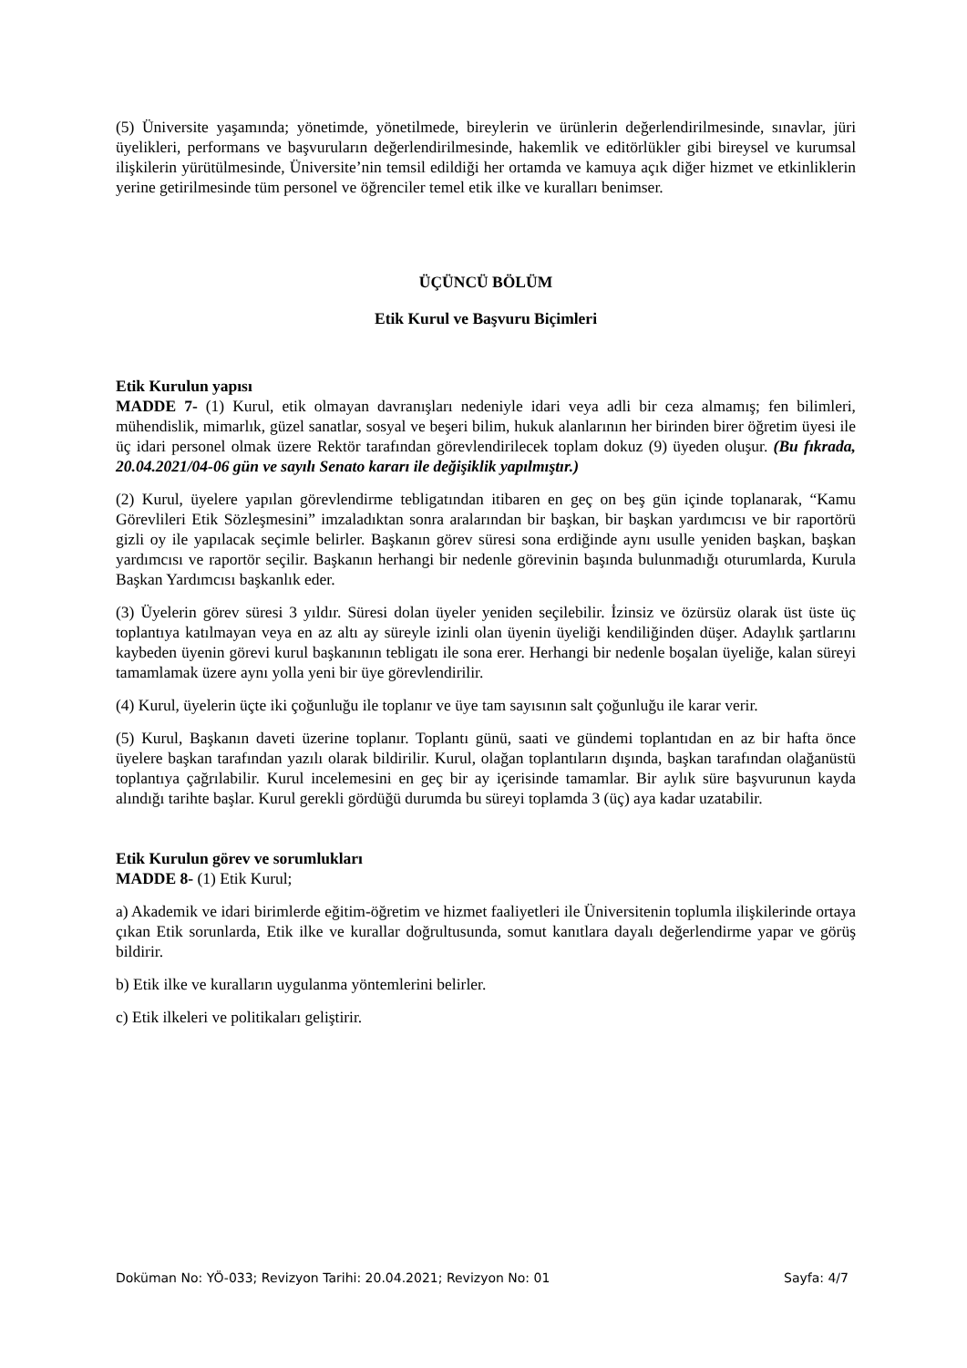(5) Üniversite yaşamında; yönetimde, yönetilmede, bireylerin ve ürünlerin değerlendirilmesinde, sınavlar, jüri üyelikleri, performans ve başvuruların değerlendirilmesinde, hakemlik ve editörlükler gibi bireysel ve kurumsal ilişkilerin yürütülmesinde, Üniversite’nin temsil edildiği her ortamda ve kamuya açık diğer hizmet ve etkinliklerin yerine getirilmesinde tüm personel ve öğrenciler temel etik ilke ve kuralları benimser.
ÜÇÜNCÜ BÖLÜM
Etik Kurul ve Başvuru Biçimleri
Etik Kurulun yapısı
MADDE 7- (1) Kurul, etik olmayan davranışları nedeniyle idari veya adli bir ceza almamış; fen bilimleri, mühendislik, mimarlık, güzel sanatlar, sosyal ve beşeri bilim, hukuk alanlarının her birinden birer öğretim üyesi ile üç idari personel olmak üzere Rektör tarafından görevlendirilecek toplam dokuz (9) üyeden oluşur. (Bu fıkrada, 20.04.2021/04-06 gün ve sayılı Senato kararı ile değişiklik yapılmıştır.)
(2) Kurul, üyelere yapılan görevlendirme tebligatından itibaren en geç on beş gün içinde toplanarak, “Kamu Görevlileri Etik Sözleşmesini” imzaladıktan sonra aralarından bir başkan, bir başkan yardımcısı ve bir raportörü gizli oy ile yapılacak seçimle belirler. Başkanın görev süresi sona erdiğinde aynı usulle yeniden başkan, başkan yardımcısı ve raportör seçilir. Başkanın herhangi bir nedenle görevinin başında bulunmadığı oturumlarda, Kurula Başkan Yardımcısı başkanlık eder.
(3) Üyelerin görev süresi 3 yıldır. Süresi dolan üyeler yeniden seçilebilir. İzinsiz ve özürsüz olarak üst üste üç toplantıya katılmayan veya en az altı ay süreyle izinli olan üyenin üyeliği kendiliğinden düşer. Adaylık şartlarını kaybeden üyenin görevi kurul başkanının tebligatı ile sona erer. Herhangi bir nedenle boşalan üyeliğe, kalan süreyi tamamlamak üzere aynı yolla yeni bir üye görevlendirilir.
(4) Kurul, üyelerin üçte iki çoğunluğu ile toplanır ve üye tam sayısının salt çoğunluğu ile karar verir.
(5) Kurul, Başkanın daveti üzerine toplanır. Toplantı günü, saati ve gündemi toplantıdan en az bir hafta önce üyelere başkan tarafından yazılı olarak bildirilir. Kurul, olağan toplantıların dışında, başkan tarafından olağanüstü toplantıya çağrılabilir. Kurul incelemesini en geç bir ay içerisinde tamamlar. Bir aylık süre başvurunun kayda alındığı tarihte başlar. Kurul gerekli gördüğü durumda bu süreyi toplamda 3 (üç) aya kadar uzatabilir.
Etik Kurulun görev ve sorumlukları
MADDE 8- (1) Etik Kurul;
a) Akademik ve idari birimlerde eğitim-öğretim ve hizmet faaliyetleri ile Üniversitenin toplumla ilişkilerinde ortaya çıkan Etik sorunlarda, Etik ilke ve kurallar doğrultusunda, somut kanıtlara dayalı değerlendirme yapar ve görüş bildirir.
b) Etik ilke ve kuralların uygulanma yöntemlerini belirler.
c) Etik ilkeleri ve politikaları geliştirir.
Doküman No: YÖ-033; Revizyon Tarihi: 20.04.2021; Revizyon No: 01 Sayfa: 4/7